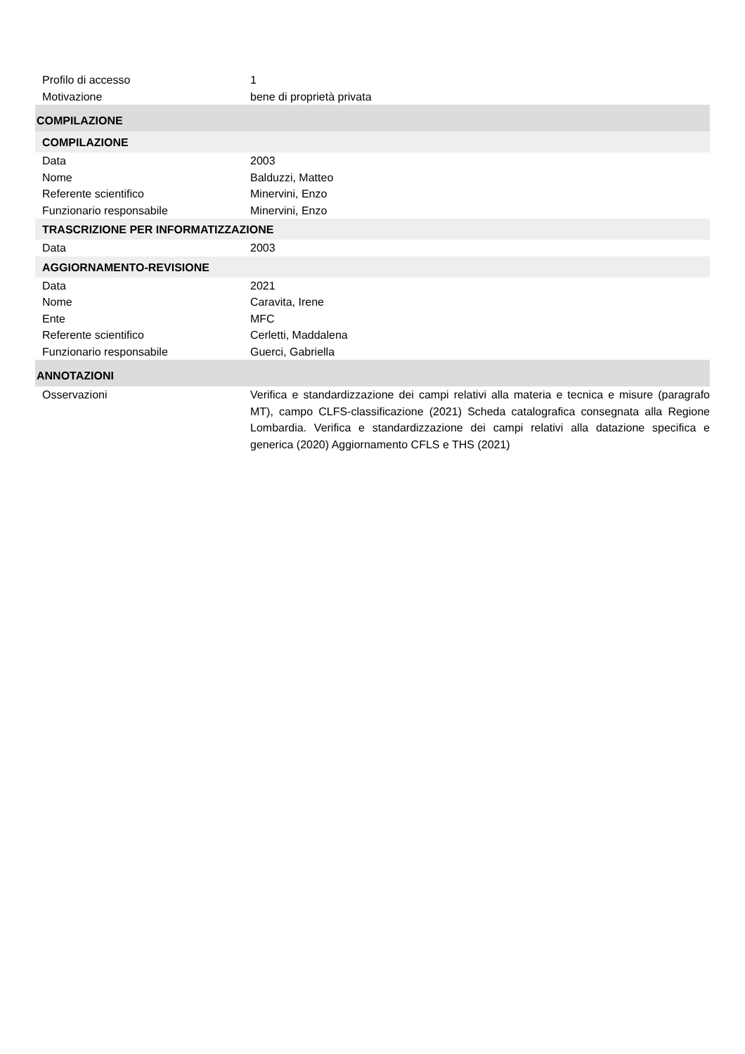Profilo di accesso 1
Motivazione bene di proprietà privata
COMPILAZIONE
COMPILAZIONE
Data 2003
Nome Balduzzi, Matteo
Referente scientifico Minervini, Enzo
Funzionario responsabile Minervini, Enzo
TRASCRIZIONE PER INFORMATIZZAZIONE
Data 2003
AGGIORNAMENTO-REVISIONE
Data 2021
Nome Caravita, Irene
Ente MFC
Referente scientifico Cerletti, Maddalena
Funzionario responsabile Guerci, Gabriella
ANNOTAZIONI
Osservazioni Verifica e standardizzazione dei campi relativi alla materia e tecnica e misure (paragrafo MT), campo CLFS-classificazione (2021) Scheda catalografica consegnata alla Regione Lombardia. Verifica e standardizzazione dei campi relativi alla datazione specifica e generica (2020) Aggiornamento CFLS e THS (2021)